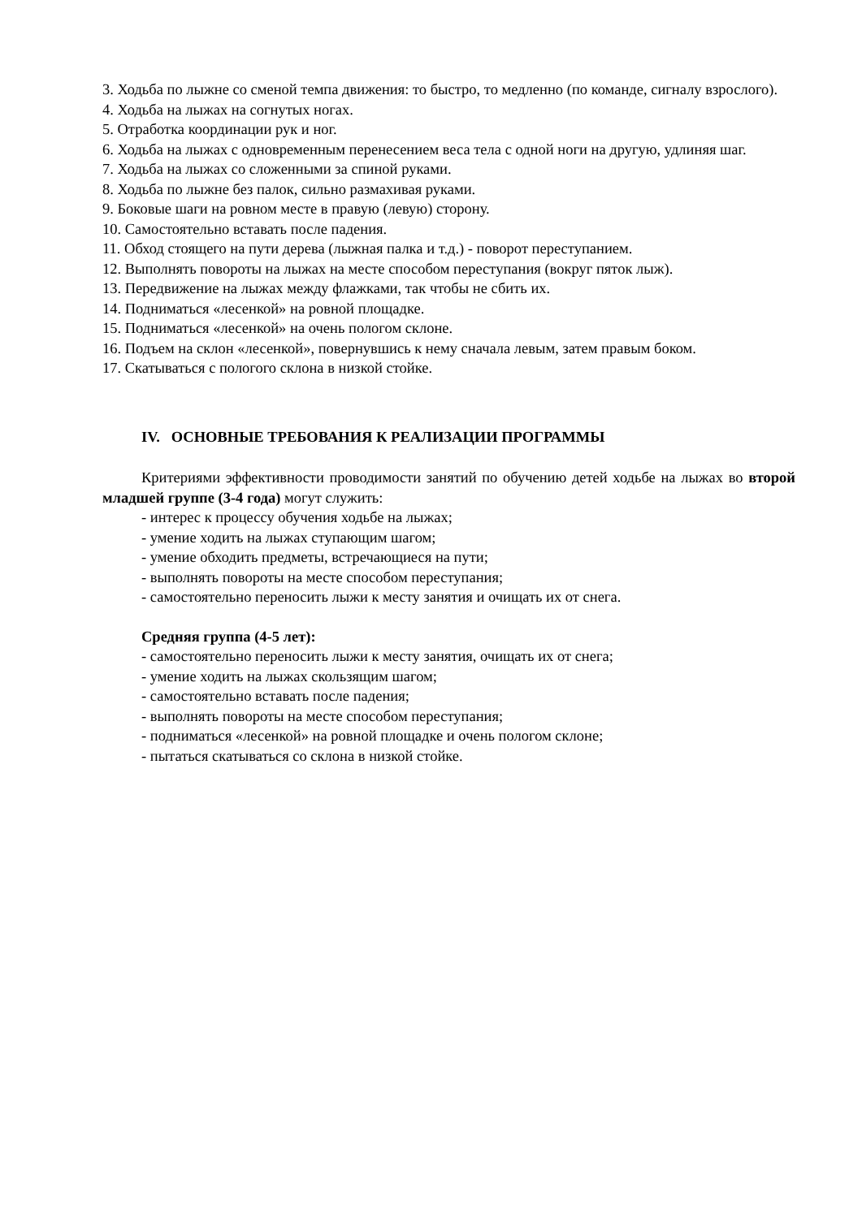3. Ходьба по лыжне со сменой темпа движения: то быстро, то медленно (по команде, сигналу взрослого).
4. Ходьба на лыжах на согнутых ногах.
5. Отработка координации рук и ног.
6. Ходьба на лыжах с одновременным перенесением веса тела с одной ноги на другую, удлиняя шаг.
7. Ходьба на лыжах со сложенными за спиной руками.
8. Ходьба по лыжне без палок, сильно размахивая руками.
9. Боковые шаги на ровном месте в правую (левую) сторону.
10. Самостоятельно вставать после падения.
11. Обход стоящего на пути дерева (лыжная палка и т.д.) - поворот переступанием.
12. Выполнять повороты на лыжах на месте способом переступания (вокруг пяток лыж).
13. Передвижение на лыжах между флажками, так чтобы не сбить их.
14. Подниматься «лесенкой» на ровной площадке.
15. Подниматься «лесенкой» на очень пологом склоне.
16. Подъем на склон «лесенкой», повернувшись к нему сначала левым, затем правым боком.
17. Скатываться с пологого склона в низкой стойке.
IV. ОСНОВНЫЕ ТРЕБОВАНИЯ К РЕАЛИЗАЦИИ ПРОГРАММЫ
Критериями эффективности проводимости занятий по обучению детей ходьбе на лыжах во второй младшей группе (3-4 года) могут служить:
- интерес к процессу обучения ходьбе на лыжах;
- умение ходить на лыжах ступающим шагом;
- умение обходить предметы, встречающиеся на пути;
- выполнять повороты на месте способом переступания;
- самостоятельно переносить лыжи к месту занятия и очищать их от снега.
Средняя группа (4-5 лет):
- самостоятельно переносить лыжи к месту занятия, очищать их от снега;
- умение ходить на лыжах скользящим шагом;
- самостоятельно вставать после падения;
- выполнять повороты на месте способом переступания;
- подниматься «лесенкой» на ровной площадке и очень пологом склоне;
- пытаться скатываться со склона в низкой стойке.